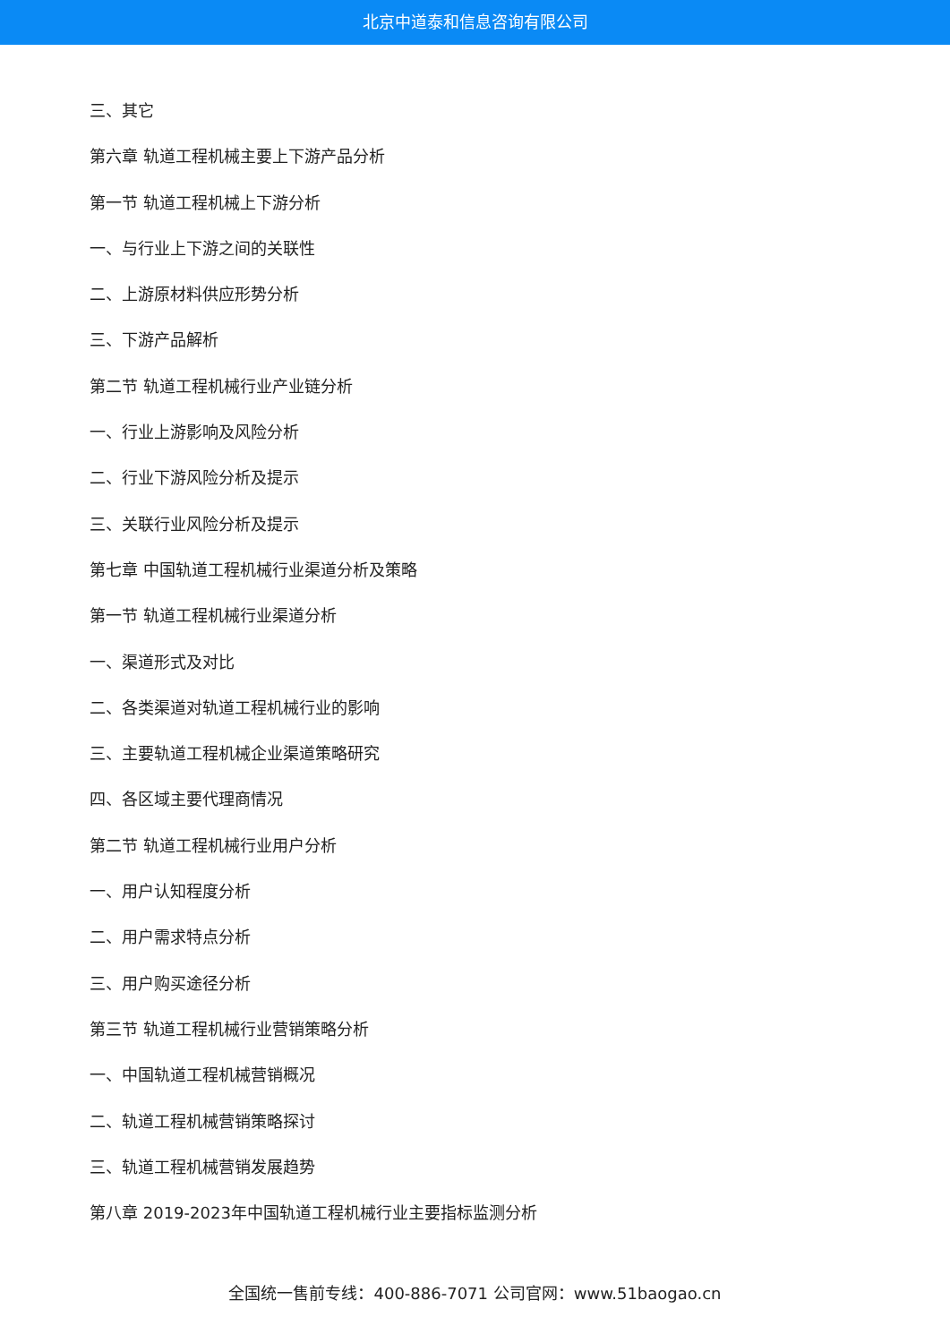北京中道泰和信息咨询有限公司
三、其它
第六章 轨道工程机械主要上下游产品分析
第一节 轨道工程机械上下游分析
一、与行业上下游之间的关联性
二、上游原材料供应形势分析
三、下游产品解析
第二节 轨道工程机械行业产业链分析
一、行业上游影响及风险分析
二、行业下游风险分析及提示
三、关联行业风险分析及提示
第七章 中国轨道工程机械行业渠道分析及策略
第一节 轨道工程机械行业渠道分析
一、渠道形式及对比
二、各类渠道对轨道工程机械行业的影响
三、主要轨道工程机械企业渠道策略研究
四、各区域主要代理商情况
第二节 轨道工程机械行业用户分析
一、用户认知程度分析
二、用户需求特点分析
三、用户购买途径分析
第三节 轨道工程机械行业营销策略分析
一、中国轨道工程机械营销概况
二、轨道工程机械营销策略探讨
三、轨道工程机械营销发展趋势
第八章 2019-2023年中国轨道工程机械行业主要指标监测分析
全国统一售前专线：400-886-7071 公司官网：www.51baogao.cn